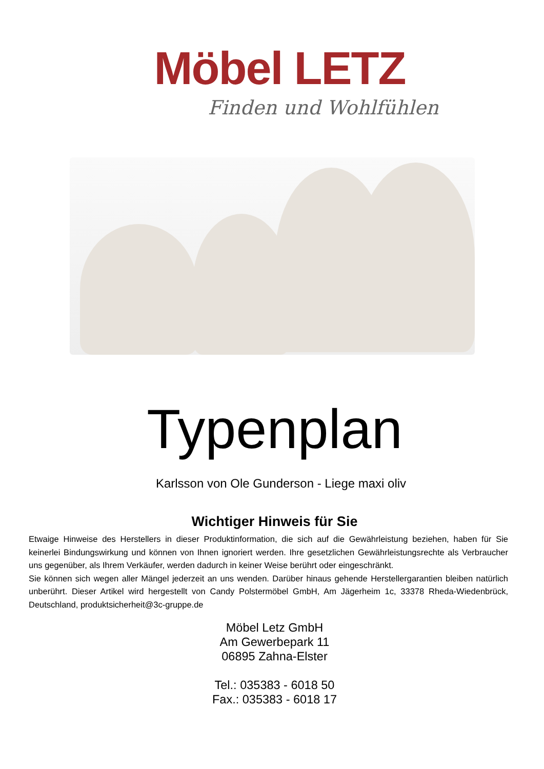Möbel LETZ
Finden und Wohlfühlen
Typenplan
Karlsson von Ole Gunderson - Liege maxi oliv
Wichtiger Hinweis für Sie
Etwaige Hinweise des Herstellers in dieser Produktinformation, die sich auf die Gewährleistung beziehen, haben für Sie keinerlei Bindungswirkung und können von Ihnen ignoriert werden. Ihre gesetzlichen Gewährleistungsrechte als Verbraucher uns gegenüber, als Ihrem Verkäufer, werden dadurch in keiner Weise berührt oder eingeschränkt.
Sie können sich wegen aller Mängel jederzeit an uns wenden. Darüber hinaus gehende Herstellergarantien bleiben natürlich unberührt. Dieser Artikel wird hergestellt von Candy Polstermöbel GmbH, Am Jägerheim 1c, 33378 Rheda-Wiedenbrück, Deutschland, produktsicherheit@3c-gruppe.de
Möbel Letz GmbH
Am Gewerbepark 11
06895 Zahna-Elster
Tel.: 035383 - 6018 50
Fax.: 035383 - 6018 17